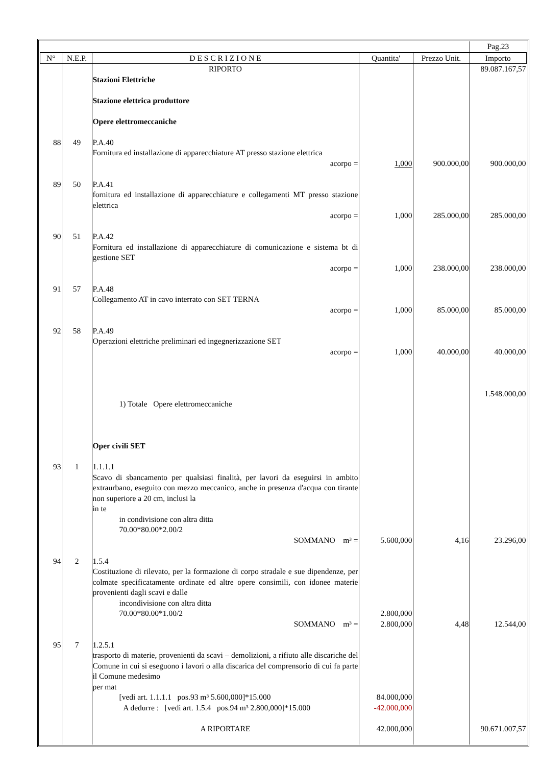| | | | | | Pag.23 |
| N° | N.E.P. | D E S C R I Z I O N E | Quantita' | Prezzo Unit. | Importo |
| | | RIPORTO | | | 89.087.167,57 |
| | | Stazioni Elettriche Stazione elettrica produttore Opere elettromeccaniche | | | |
| 88 | 49 | P.A.40 Fornitura ed installazione di apparecchiature AT presso stazione elettrica acorpo = | 1,000 | 900.000,00 | 900.000,00 |
| 89 | 50 | P.A.41 fornitura ed installazione di apparecchiature e collegamenti MT presso stazione elettrica acorpo = | 1,000 | 285.000,00 | 285.000,00 |
| 90 | 51 | P.A.42 Fornitura ed installazione di apparecchiature di comunicazione e sistema bt di gestione SET acorpo = | 1,000 | 238.000,00 | 238.000,00 |
| 91 | 57 | P.A.48 Collegamento AT in cavo interrato con SET TERNA acorpo = | 1,000 | 85.000,00 | 85.000,00 |
| 92 | 58 | P.A.49 Operazioni elettriche preliminari ed ingegnerizzazione SET acorpo = 1) Totale Opere elettromeccaniche Oper civili SET | 1,000 | 40.000,00 | 40.000,00 1.548.000,00 |
| 93 | 1 | 1.1.1.1 Scavo di sbancamento per qualsiasi finalità, per lavori da eseguirsi in ambito extraurbano, eseguito con mezzo meccanico, anche in presenza d'acqua con tirante non superiore a 20 cm, inclusi la in te in condivisione con altra ditta 70.00*80.00*2.00/2 SOMMANO m³ = | 5.600,000 | 4,16 | 23.296,00 |
| 94 | 2 | 1.5.4 Costituzione di rilevato, per la formazione di corpo stradale e sue dipendenze, per colmate specificatamente ordinate ed altre opere consimili, con idonee materie provenienti dagli scavi e dalle incondivisione con altra ditta 70.00*80.00*1.00/2 SOMMANO m³ = | 2.800,000 2.800,000 | 4,48 | 12.544,00 |
| 95 | 7 | 1.2.5.1 trasporto di materie, provenienti da scavi – demolizioni, a rifiuto alle discariche del Comune in cui si eseguono i lavori o alla discarica del comprensorio di cui fa parte il Comune medesimo per mat [vedi art. 1.1.1.1 pos.93 m³ 5.600,000]*15.000 A dedurre : [vedi art. 1.5.4 pos.94 m³ 2.800,000]*15.000 A RIPORTARE | 84.000,000 -42.000,000 42.000,000 | | 90.671.007,57 |